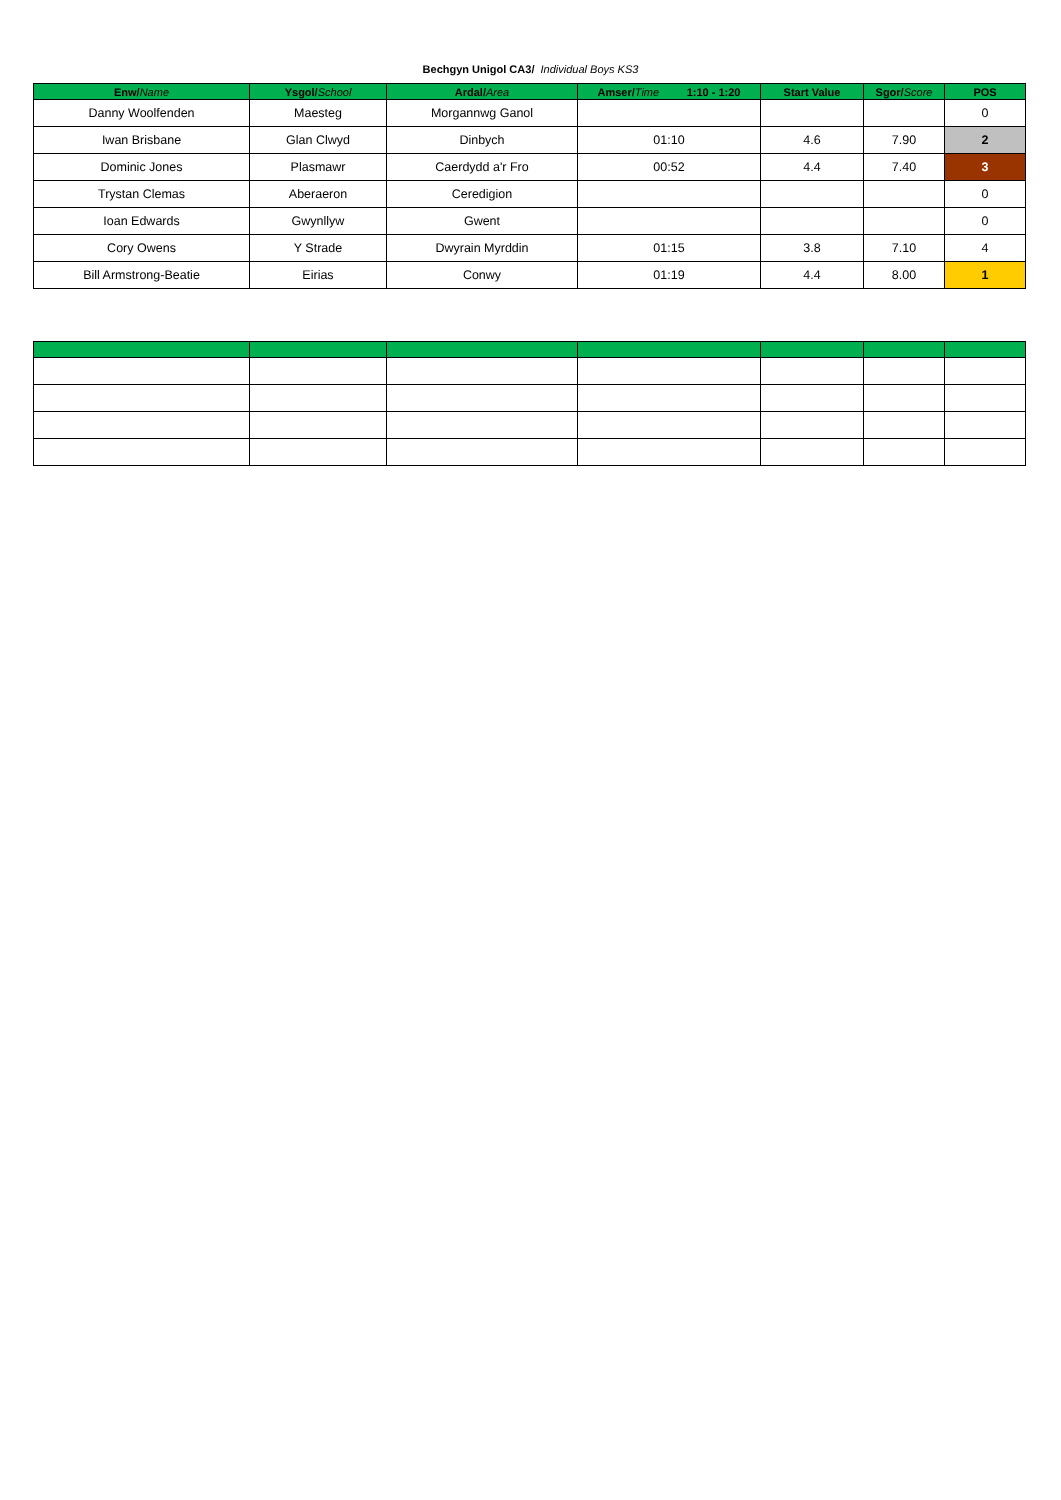Bechgyn Unigol CA3/ Individual Boys KS3
| Enw/ Name | Ysgol/ School | Ardal/ Area | Amser/ Time 1:10 - 1:20 | Start Value | Sgor/ Score | POS |
| --- | --- | --- | --- | --- | --- | --- |
| Danny Woolfenden | Maesteg | Morgannwg Ganol | | | | 0 |
| Iwan Brisbane | Glan Clwyd | Dinbych | 01:10 | 4.6 | 7.90 | 2 |
| Dominic Jones | Plasmawr | Caerdydd a'r Fro | 00:52 | 4.4 | 7.40 | 3 |
| Trystan Clemas | Aberaeron | Ceredigion | | | | 0 |
| Ioan Edwards | Gwynllyw | Gwent | | | | 0 |
| Cory Owens | Y Strade | Dwyrain Myrddin | 01:15 | 3.8 | 7.10 | 4 |
| Bill Armstrong-Beatie | Eirias | Conwy | 01:19 | 4.4 | 8.00 | 1 |